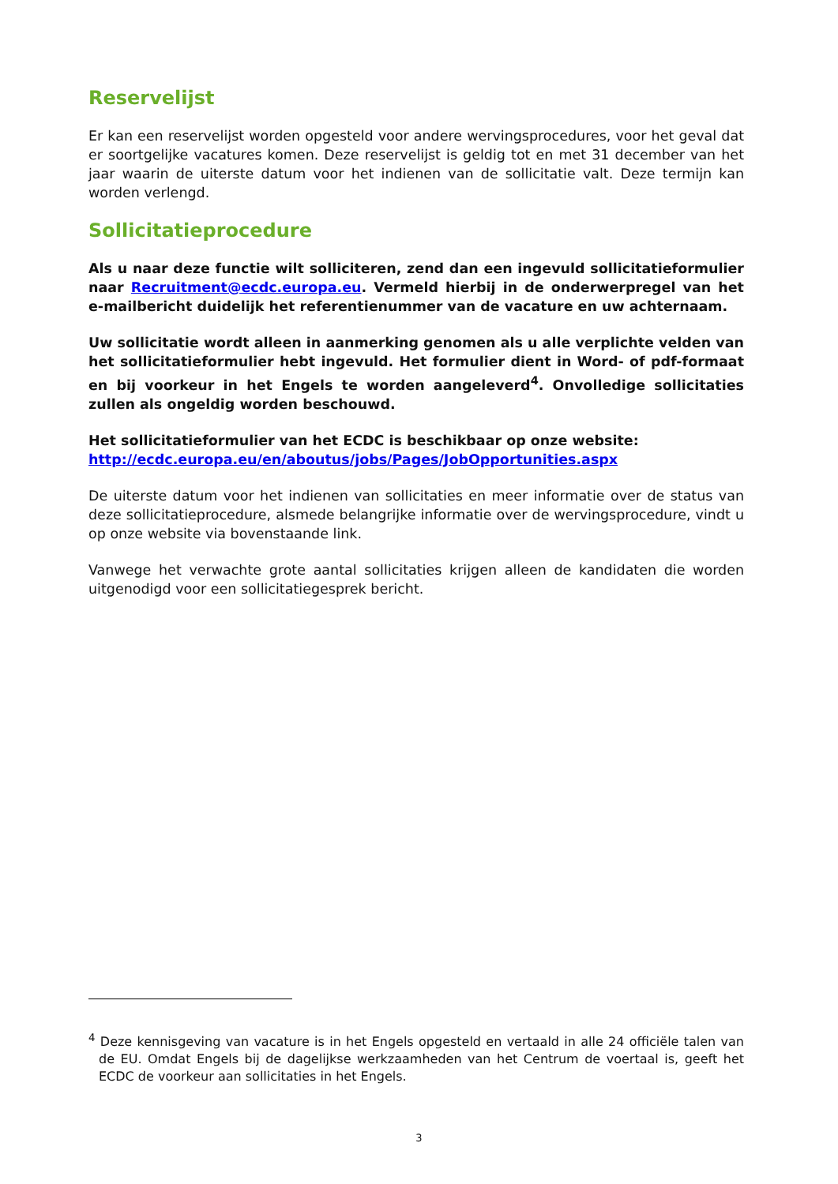Reservelijst
Er kan een reservelijst worden opgesteld voor andere wervingsprocedures, voor het geval dat er soortgelijke vacatures komen. Deze reservelijst is geldig tot en met 31 december van het jaar waarin de uiterste datum voor het indienen van de sollicitatie valt. Deze termijn kan worden verlengd.
Sollicitatieprocedure
Als u naar deze functie wilt solliciteren, zend dan een ingevuld sollicitatieformulier naar Recruitment@ecdc.europa.eu. Vermeld hierbij in de onderwerpregel van het e-mailbericht duidelijk het referentienummer van de vacature en uw achternaam.
Uw sollicitatie wordt alleen in aanmerking genomen als u alle verplichte velden van het sollicitatieformulier hebt ingevuld. Het formulier dient in Word- of pdf-formaat en bij voorkeur in het Engels te worden aangeleverd<sup>4</sup>. Onvolledige sollicitaties zullen als ongeldig worden beschouwd.
Het sollicitatieformulier van het ECDC is beschikbaar op onze website:
http://ecdc.europa.eu/en/aboutus/jobs/Pages/JobOpportunities.aspx
De uiterste datum voor het indienen van sollicitaties en meer informatie over de status van deze sollicitatieprocedure, alsmede belangrijke informatie over de wervingsprocedure, vindt u op onze website via bovenstaande link.
Vanwege het verwachte grote aantal sollicitaties krijgen alleen de kandidaten die worden uitgenodigd voor een sollicitatiegesprek bericht.
<sup>4</sup> Deze kennisgeving van vacature is in het Engels opgesteld en vertaald in alle 24 officiële talen van de EU. Omdat Engels bij de dagelijkse werkzaamheden van het Centrum de voertaal is, geeft het ECDC de voorkeur aan sollicitaties in het Engels.
3